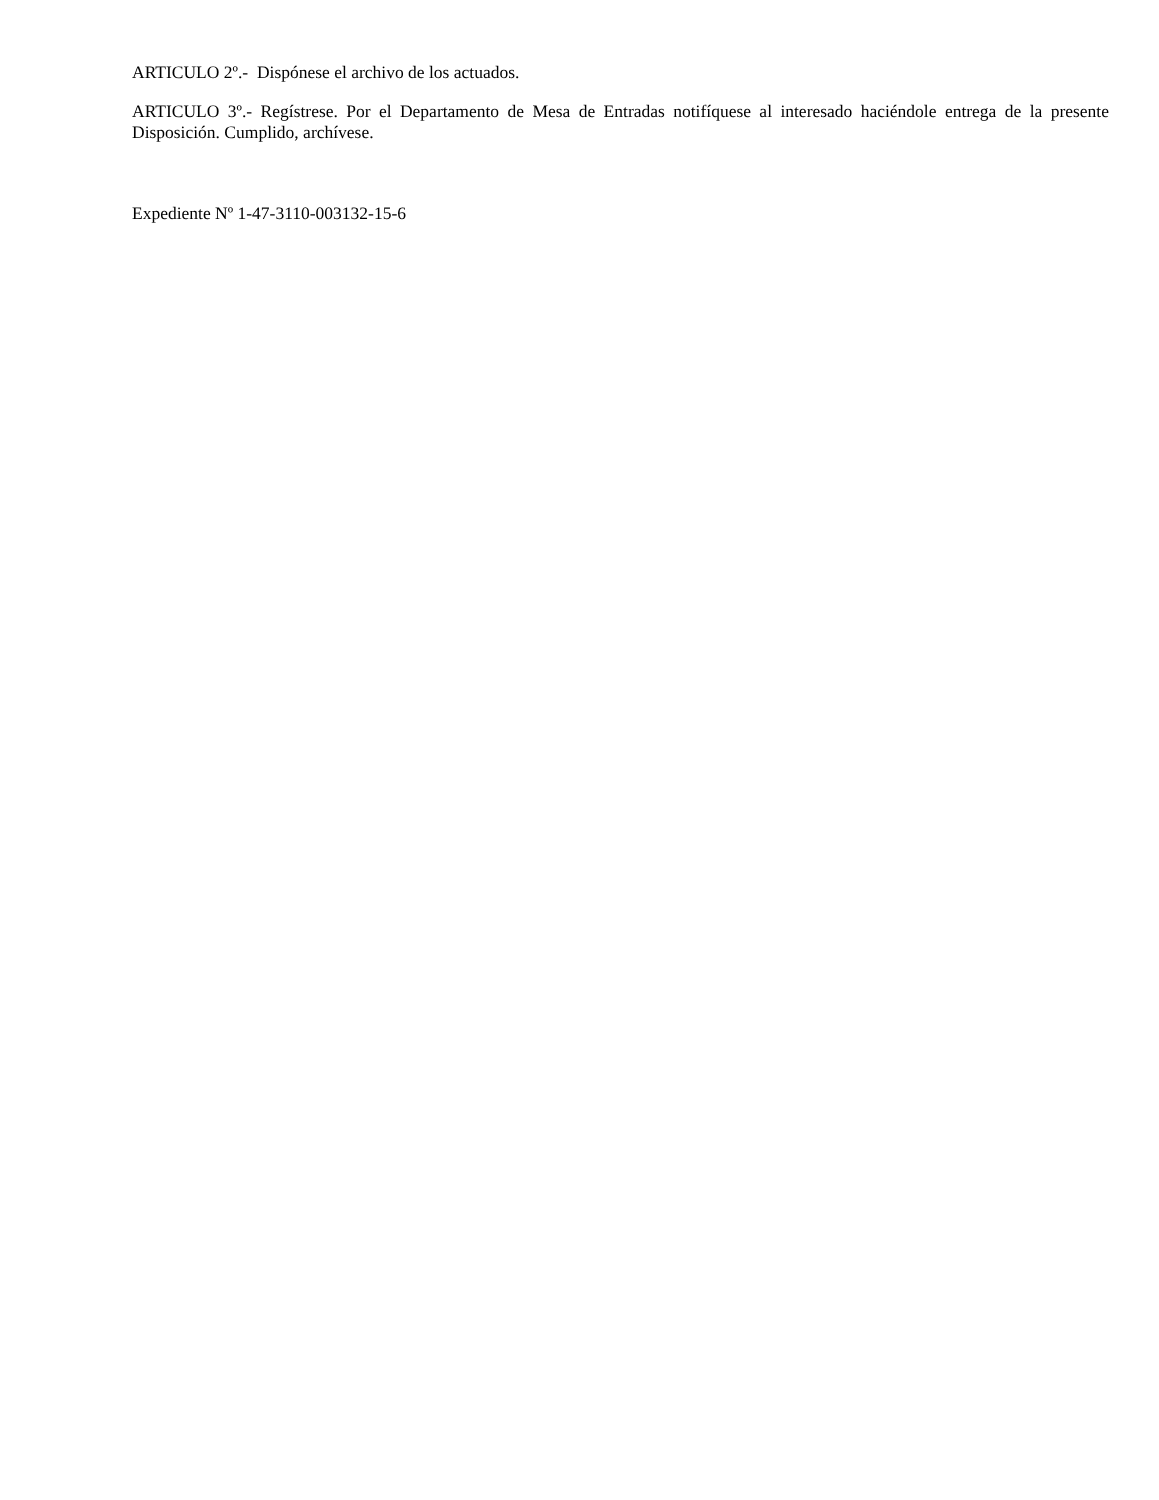ARTICULO 2º.- Dispónese el archivo de los actuados.
ARTICULO 3º.- Regístrese. Por el Departamento de Mesa de Entradas notifíquese al interesado haciéndole entrega de la presente Disposición. Cumplido, archívese.
Expediente Nº 1-47-3110-003132-15-6